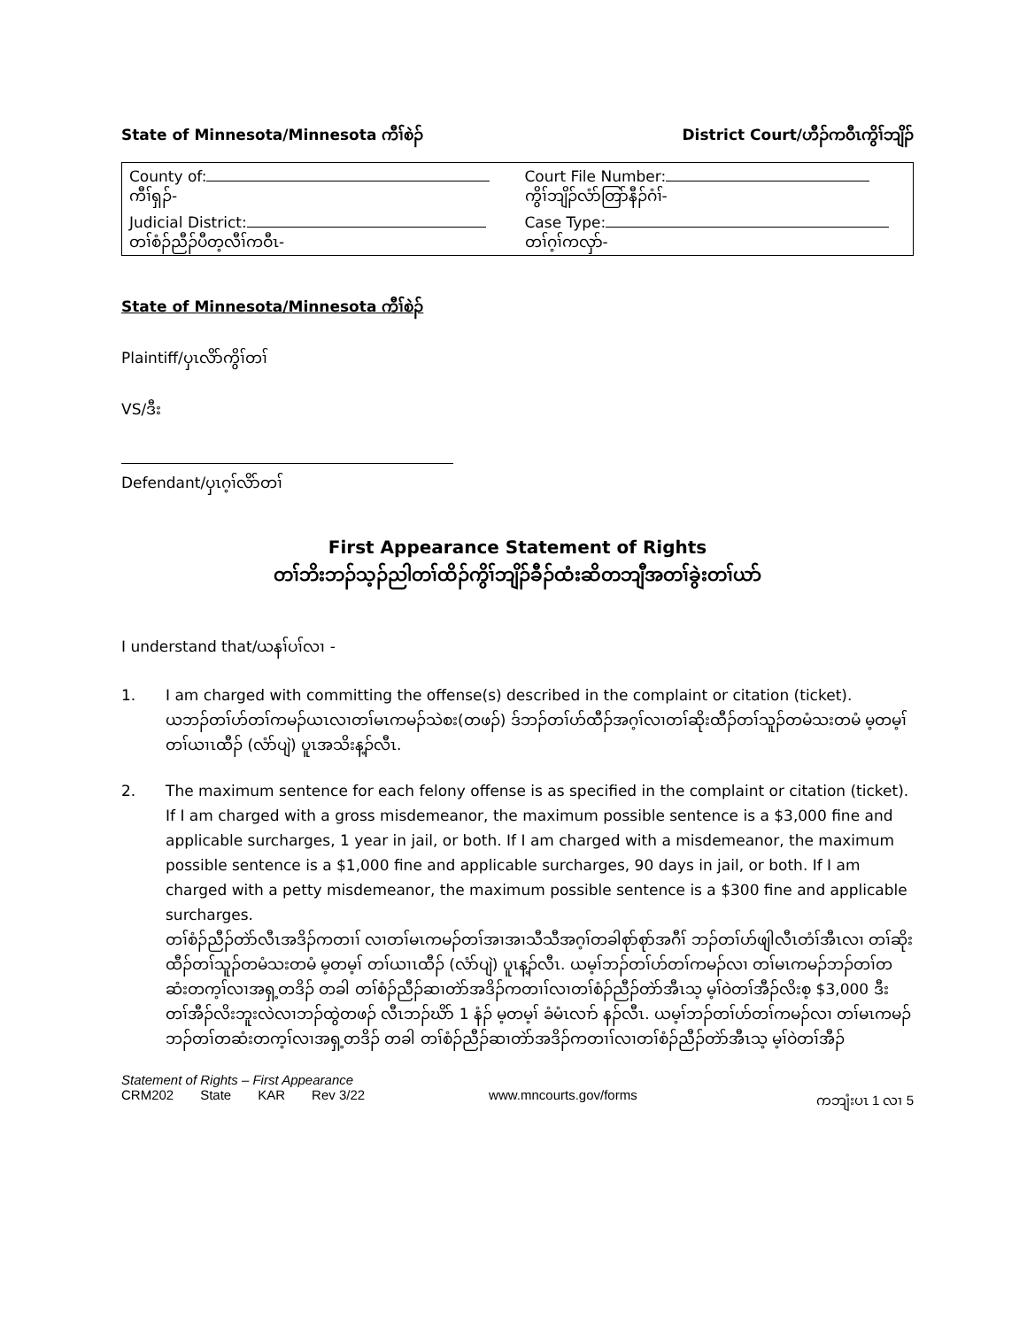State of Minnesota/Minnesota ကီၢ်စဲၣ် District Court/ဟီၣ်ကဝီၤကွိၢ်ဘျိၣ်
| County of: ကီၢ်ရှၣ်- | Court File Number: ကွိၢ်ဘျိၣ်လံာ်တြာ်နီၣ်ဂံၢ်- |
| Judicial District: တၢ်စံၣ်ညီၣ်ပီတ့လီၢ်ကဝီၤ- | Case Type: တၢ်ဂ့ၢ်ကလှာ်- |
State of Minnesota/Minnesota ကီၢ်စဲၣ်
Plaintiff/ပှၤလိာ်ကွိၢ်တၢ်
VS/ဒီး
Defendant/ပှၤဂ့ၢ်လိာ်တၢ်
First Appearance Statement of Rights
တၢ်ဘိးဘၣ်သ့ၣ်ညါတၢ်ထိၣ်ကွိၢ်ဘျိၣ်ခီၣ်ထံးဆိတဘျီအတၢ်ခွဲးတၢ်ယာ်
I understand that/ယနၢ်ပၢ်လၢ -
1. I am charged with committing the offense(s) described in the complaint or citation (ticket).
ယဘၣ်တၢ်ဟ်တၢ်ကမၣ်ယၤလၢတၢ်မၤကမၣ်သဲစး(တဖၣ်) ဒ်ဘၣ်တၢ်ဟ်ထီၣ်အဂ့ၢ်လၢတၢ်ဆိုးထီၣ်တၢ်သူၣ်တမံသးတမံ မ့တမ့ၢ် တၢ်ယၢၤထီၣ် (လံာ်ပျဲ) ပူၤအသိးန့ၣ်လီၤ.
2. The maximum sentence for each felony offense is as specified in the complaint or citation (ticket). If I am charged with a gross misdemeanor, the maximum possible sentence is a $3,000 fine and applicable surcharges, 1 year in jail, or both. If I am charged with a misdemeanor, the maximum possible sentence is a $1,000 fine and applicable surcharges, 90 days in jail, or both. If I am charged with a petty misdemeanor, the maximum possible sentence is a $300 fine and applicable surcharges.
တၢ်စံၣ်ညီၣ်တဲာ်လီၤအဒိၣ်ကတၢၢ် လၢတၢ်မၤကမၣ်တၢ်အၢအၢသီသီအဂ့ၢ်တခါစုာ်စုာ်အဂီၢ် ဘၣ်တၢ်ဟ်ဖျါလီၤတံၢ်အီၤလၢ တၢ်ဆိုးထီၣ်တၢ်သူၣ်တမံသးတမံ မ့တမ့ၢ် တၢ်ယၢၤထီၣ် (လံာ်ပျဲ) ပူၤန့ၣ်လီၤ. ယမ့ၢ်ဘၣ်တၢ်ဟ်တၢ်ကမၣ်လၢ တၢ်မၤကမၣ်ဘၣ်တၢ်တဆံးတက့ၢ်လၢအရှ့တဒိၣ် တခါ တၢ်စံၣ်ညီၣ်ဆၢတဲာ်အဒိၣ်ကတၢၢ်လၢတၢ်စံၣ်ညီၣ်တဲာ်အီၤသ့ မ့ၢ်ဝဲတၢ်အီၣ်လိးစ့ $3,000 ဒီး တၢ်အီၣ်လိးဘူးလဲလၢဘၣ်ထွဲတဖၣ် လီၤဘၣ်ဃိာ် 1 နံၣ် မ့တမ့ၢ် ခံမံၤလၢာ် နၣ်လီၤ. ယမ့ၢ်ဘၣ်တၢ်ဟ်တၢ်ကမၣ်လၢ တၢ်မၤကမၣ်ဘၣ်တၢ်တဆံးတက့ၢ်လၢအရှ့တဒိၣ် တခါ တၢ်စံၣ်ညီၣ်ဆၢတဲာ်အဒိၣ်ကတၢၢ်လၢတၢ်စံၣ်ညီၣ်တဲာ်အီၤသ့ မ့ၢ်ဝဲတၢ်အီၣ်
Statement of Rights – First Appearance
CRM202 State KAR Rev 3/22 www.mncourts.gov/forms ကဘျံးပၤ 1 လၢ 5